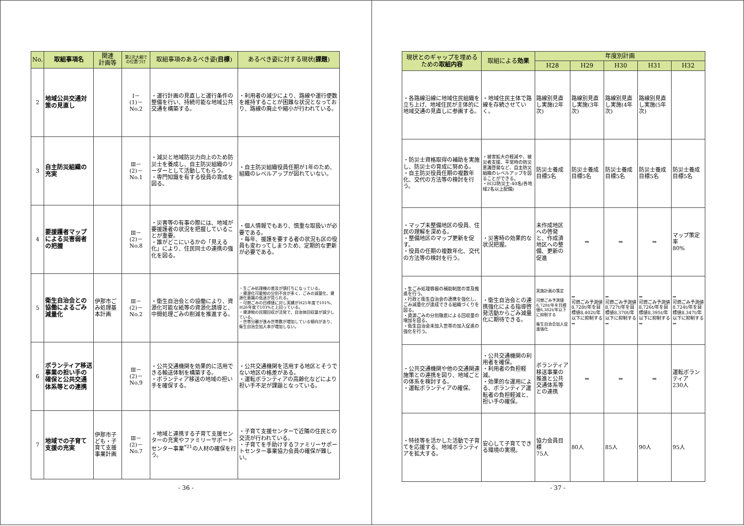| No. | 取組事項名 | 関連 計画等 | 第2次大綱での位置づけ | 取組事項のあるべき姿( 目標 ) | あるべき姿に対する現状( 課題 ) |
| --- | --- | --- | --- | --- | --- |
| 2 | 地域公共交通対策の見直し | | Ⅰ－ (1)－ No.2 | ・運行計画の見直しと運行条件の整備を行い、持続可能な地域公共交通を構築する。 | ・利用者の減少により、路線や運行便数を維持することが困難な状況となっており、路線の廃止や縮小が行われている。 |
| 3 | 自主防災組織の充実 | | Ⅲ－ (2)－ No.1 | ・減災と地域防災力向上のため防災士を養成し、自主防災組織のリーダーとして活動してもらう。 ・専門知識を有する役員の育成を図る。 | ・自主防災組織役員任期が1年のため、組織のレベルアップが図れていない。 |
| 4 | 要援護者マップによる災害弱者の把握 | | Ⅲ－ (2)－ No.8 | ・災害等の有事の際には、地域が要援護者の状況を把握していることが重要。 ・誰がどこにいるかの「見える化」により、住民同士の連携の強化を図る。 | ・個人情報でもあり、慎重な取扱いが必要である。 ・毎年、援護を要する者の状況も区の役員も変わってしまうため、定期的な更新が必要である。 |
| 5 | 衛生自治会との協働によるごみ減量化 | 伊那市ごみ処理基本計画 | Ⅲ－ (2)－ No.2 | ・衛生自治会との協働により、資源化可能な紙等の資源化誘導と、中間処理ごみの削減を推進する。 | ・生ごみ処理機の普及が頭打ちになっている。 ・資源化可能物の分別不良が多く、ごみの減量化、資源化意識の低迷が見られる。 ・可燃ごみの目標値に対し実績がH25年度で101%、H26年度で103%と上回っている。 ・資源物の民間回収が活発で、自治体回収量が減少している。 ・世帯分離が進み世帯数が増加している傾向があり、衛生自治会加入率が増加しない。 |
| 6 | ボランティア移送事業の担い手の確保と公共交通体系等との連携 | | Ⅲ－ (2)－ No.9 | ・公共交通機関を効果的に活用できる輸送体制を構築する。 ・ボランティア移送の地域の担い手を確保する。 | ・公共交通機関を活用する地区とそうでない地区の格差がある。 ・運転ボランティアの高齢化などにより担い手不足が課題となっている。 |
| 7 | 地域での子育て支援の充実 | 伊那市子ども・子育て支援事業計画 | Ⅲ－ (2)－ No.7 | ・地域と連携する子育て支援センターの充実やファミリーサポートセンター事業<sup>*21</sup>の人材の確保を行う。 | ・子育て支援センターで近隣の住民との交流が行われている。 ・子育てを手助けするファミリーサポートセンター事業協力会員の確保が難しい。 |
- 36 -
| 現状とのギャップを埋めるための 取組内容 | 取組による 効果 | 年度別計画 | | | | |
| --- | --- | --- | --- | --- | --- | --- |
| | | H28 | H29 | H30 | H31 | H32 |
| ・各路線沿線に地域住民組織を立ち上げ、地域住民が主体的に地域交通の見直しに参画する。 | ・地域住民主体で路線を存続させていく。 | 路線別見直し実施(2年次) | 路線別見直し実施(3年次) | 路線別見直し実施(4年次) | 路線別見直し実施(5年次) | |
| ・防災士資格取得の補助を実施し、防災士の育成に努める。 ・自主防災役員任期の複数年化、交代の方法等の検討を行う。 | ・被害拡大の軽減や、被災者支援、平常時の防災意識啓発など、自主防災組織のレベルアップを図ることができる。 ・H32防災士:40名(各地域2名以上配備) | 防災士養成目標5名 | 防災士養成目標5名 | 防災士養成目標5名 | 防災士養成目標5名 | 防災士養成目標5名 |
| ・マップ未整備地区の役員、住民の理解を深める。 ・整備地区のマップ更新を促す。 ・役員の任期の複数年化、交代の方法等の検討を行う。 | ・災害時の効果的な状況把握。 | 未作成地区への啓発と、作成済地区への整備、更新の促進 | ⇒ | ⇒ | ⇒ | マップ策定率 80% |
| ・生ごみ処理容器の補助制度の普及推進を行う。 ・行政と衛生自治会の連携を強化し、ごみ減量化が達成できる組織づくりを図る。 ・資源ごみの分別徹底による回収量の増加を図る。 ・衛生自治会未加入世帯の加入促進の強化を行う。 | ・衛生自治会との連携強化による指導啓発活動からごみ減量化に期待できる。 | 実施計画の策定 可燃ごみ予測値8,728t/年を目標値8,382t/年以下に抑制する 衛生自治会加入促進強化 | ⇒ 可燃ごみ予測値8,728t/年を目標値8,402t/年以下に抑制する ⇒ | ⇒ 可燃ごみ予測値8,727t/年を目標値8,370t/年以下に抑制する ⇒ | ⇒ 可燃ごみ予測値8,726t/年を目標値8,395t/年以下に抑制する ⇒ | ⇒ 可燃ごみ予測値8,724t/年を目標値8,347t/年以下に抑制する ⇒ |
| ・公共交通機関や他の交通関連施策との連携を図り、地域ごとの体系を検討する。 ・運転ボランティアの確保。 | ・公共交通機関の利用者を確保。 ・利用者の負担軽減。 ・効果的な運用による、ボランティア運転者の負担軽減と、担い手の確保。 | ボランティア移送事業の推進と公共交通体系等との連携 | ⇒ | ⇒ | ⇒ | 運転ボランティア 230人 |
| ・特技等を活かした活動で子育てを応援する、地域ボランティアを拡大する。 | 安心して子育てできる環境の実現。 | 協力会員目標 75人 | 80人 | 85人 | 90人 | 95人 |
- 37 -